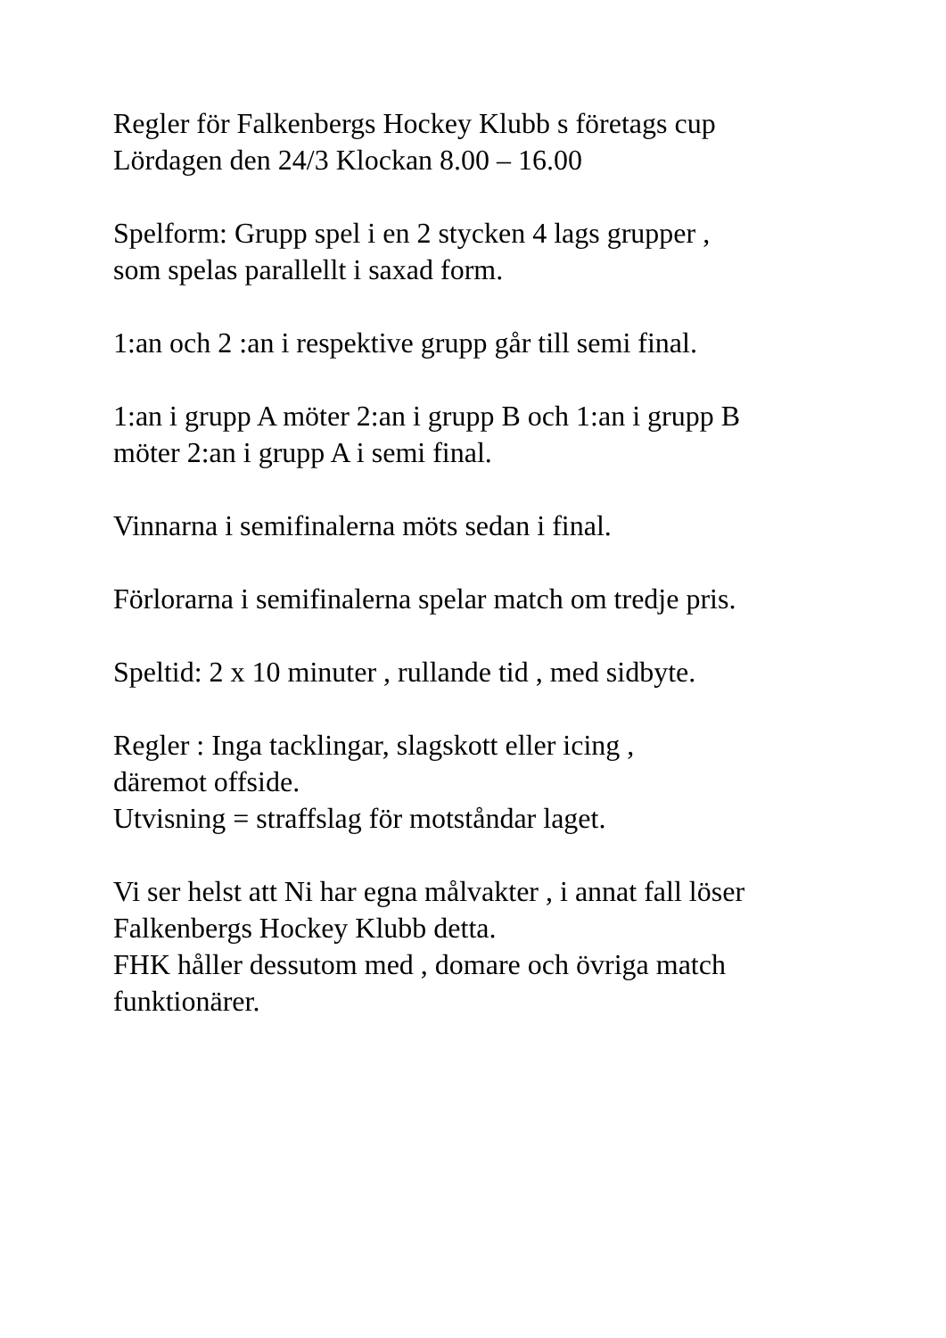Regler för Falkenbergs Hockey Klubb s företags cup
Lördagen den 24/3 Klockan 8.00 – 16.00
Spelform: Grupp spel i en 2 stycken 4 lags grupper ,
som spelas parallellt i saxad form.
1:an och 2 :an i respektive grupp går till semi final.
1:an i grupp A möter 2:an i grupp B och 1:an i grupp B
möter 2:an i grupp A i semi final.
Vinnarna i semifinalerna möts sedan i final.
Förlorarna i semifinalerna spelar match om tredje pris.
Speltid: 2 x 10 minuter , rullande tid , med sidbyte.
Regler : Inga tacklingar, slagskott eller icing ,
däremot offside.
Utvisning = straffslag för motståndar laget.
Vi ser helst att Ni har egna målvakter , i annat fall löser
Falkenbergs Hockey Klubb detta.
FHK håller dessutom med , domare och övriga match
funktionärer.